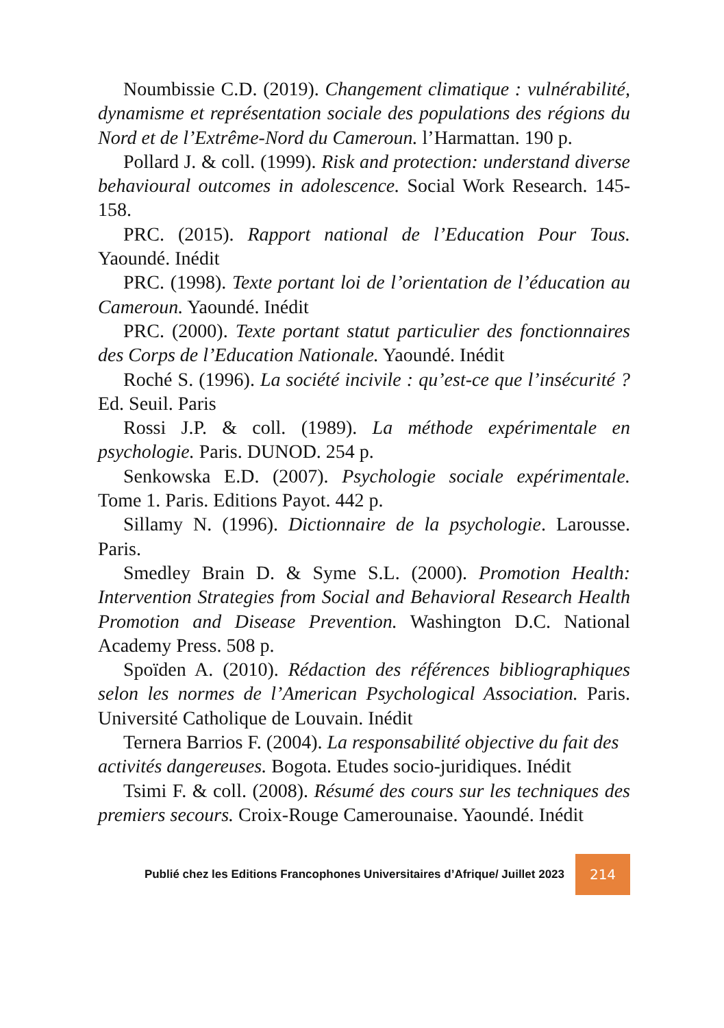Noumbissie C.D. (2019). Changement climatique : vulnérabilité, dynamisme et représentation sociale des populations des régions du Nord et de l’Extrême-Nord du Cameroun. l’Harmattan. 190 p.
Pollard J. & coll. (1999). Risk and protection: understand diverse behavioural outcomes in adolescence. Social Work Research. 145-158.
PRC. (2015). Rapport national de l’Education Pour Tous. Yaoundé. Inédit
PRC. (1998). Texte portant loi de l’orientation de l’éducation au Cameroun. Yaoundé. Inédit
PRC. (2000). Texte portant statut particulier des fonctionnaires des Corps de l’Education Nationale. Yaoundé. Inédit
Roché S. (1996). La société incivile : qu’est-ce que l’insécurité ? Ed. Seuil. Paris
Rossi J.P. & coll. (1989). La méthode expérimentale en psychologie. Paris. DUNOD. 254 p.
Senkowska E.D. (2007). Psychologie sociale expérimentale. Tome 1. Paris. Editions Payot. 442 p.
Sillamy N. (1996). Dictionnaire de la psychologie. Larousse. Paris.
Smedley Brain D. & Syme S.L. (2000). Promotion Health: Intervention Strategies from Social and Behavioral Research Health Promotion and Disease Prevention. Washington D.C. National Academy Press. 508 p.
Spoïden A. (2010). Rédaction des références bibliographiques selon les normes de l’American Psychological Association. Paris. Université Catholique de Louvain. Inédit
Ternera Barrios F. (2004). La responsabilité objective du fait des activités dangereuses. Bogota. Etudes socio-juridiques. Inédit
Tsimi F. & coll. (2008). Résumé des cours sur les techniques des premiers secours. Croix-Rouge Camerounaise. Yaoundé. Inédit
Publié chez les Editions Francophones Universitaires d’Afrique/ Juillet 2023
214